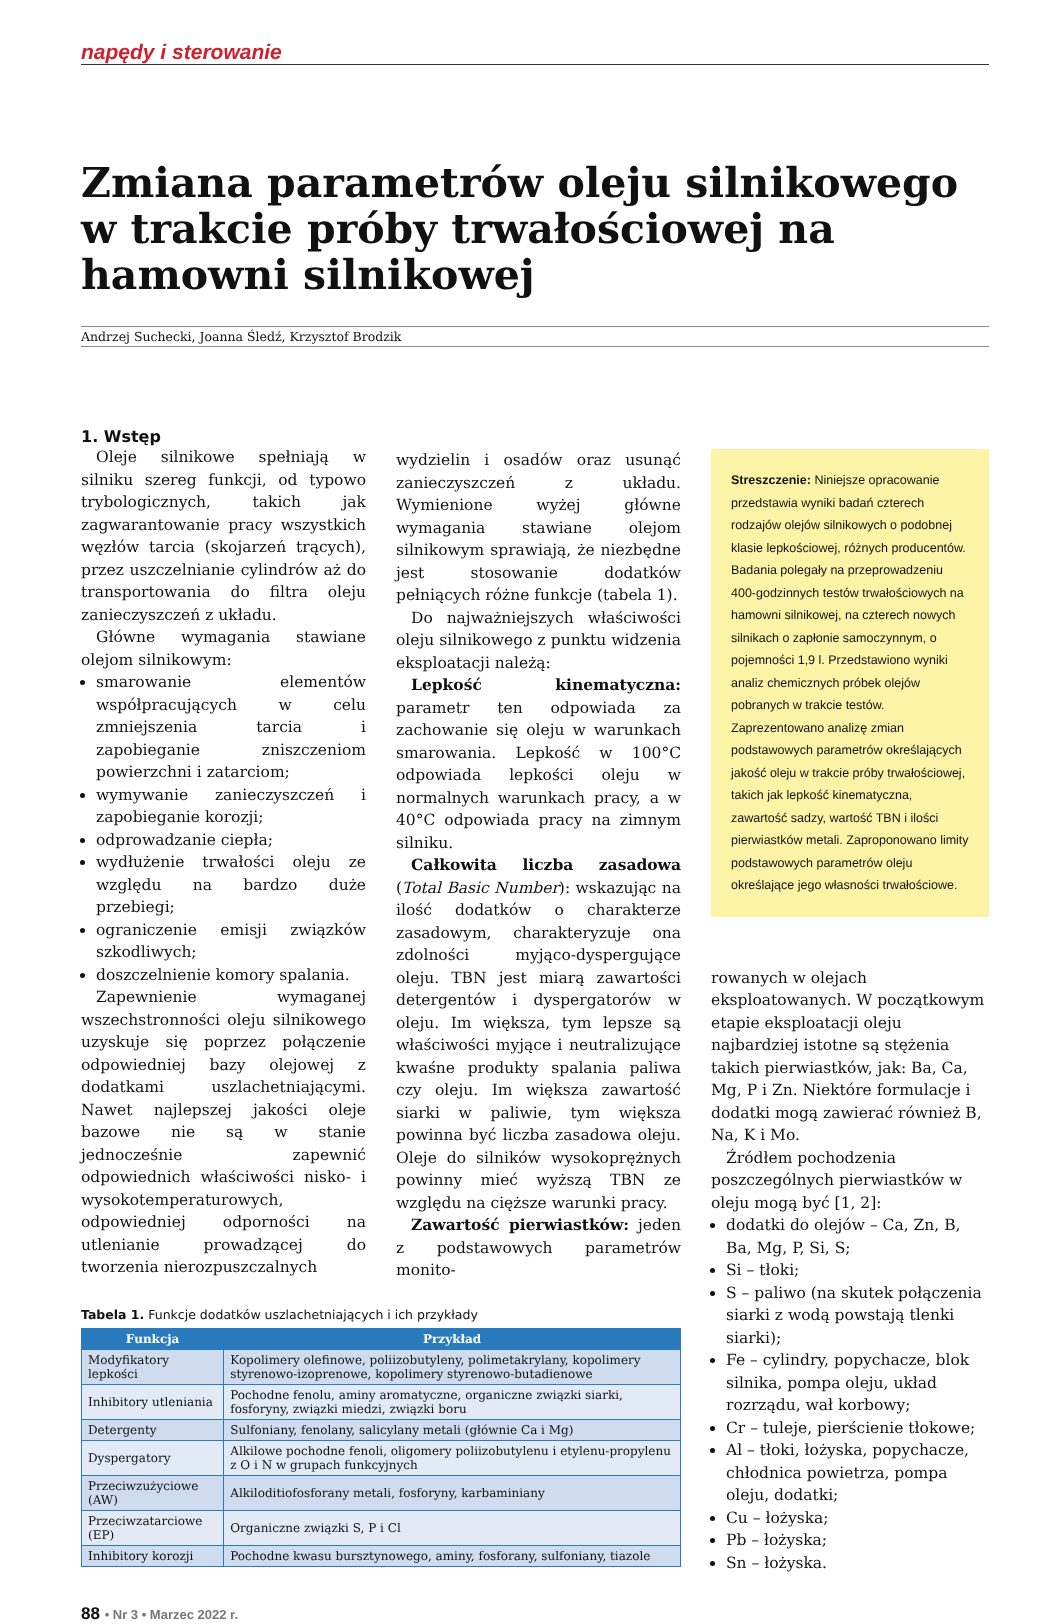napędy i sterowanie
Zmiana parametrów oleju silnikowego w trakcie próby trwałościowej na hamowni silnikowej
Andrzej Suchecki, Joanna Śledź, Krzysztof Brodzik
1. Wstęp
Oleje silnikowe spełniają w silniku szereg funkcji, od typowo trybologicznych, takich jak zagwarantowanie pracy wszystkich węzłów tarcia (skojarzeń trących), przez uszczelnianie cylindrów aż do transportowania do filtra oleju zanieczyszczeń z układu.
Główne wymagania stawiane olejom silnikowym:
smarowanie elementów współpracujących w celu zmniejszenia tarcia i zapobieganie zniszczeniom powierzchni i zatarciom;
wymywanie zanieczyszczeń i zapobieganie korozji;
odprowadzanie ciepła;
wydłużenie trwałości oleju ze względu na bardzo duże przebiegi;
ograniczenie emisji związków szkodliwych;
doszczelnienie komory spalania.
Zapewnienie wymaganej wszechstronności oleju silnikowego uzyskuje się poprzez połączenie odpowiedniej bazy olejowej z dodatkami uszlachetniającymi. Nawet najlepszej jakości oleje bazowe nie są w stanie jednocześnie zapewnić odpowiednich właściwości nisko- i wysokotemperaturowych, odpowiedniej odporności na utlenianie prowadzącej do tworzenia nierozpuszczalnych
wydzielin i osadów oraz usunąć zanieczyszczeń z układu. Wymienione wyżej główne wymagania stawiane olejom silnikowym sprawiają, że niezbędne jest stosowanie dodatków pełniących różne funkcje (tabela 1).
Do najważniejszych właściwości oleju silnikowego z punktu widzenia eksploatacji należą:
Lepkość kinematyczna: parametr ten odpowiada za zachowanie się oleju w warunkach smarowania. Lepkość w 100°C odpowiada lepkości oleju w normalnych warunkach pracy, a w 40°C odpowiada pracy na zimnym silniku.
Całkowita liczba zasadowa (Total Basic Number): wskazując na ilość dodatków o charakterze zasadowym, charakteryzuje ona zdolności myjąco-dyspergujące oleju. TBN jest miarą zawartości detergentów i dyspergatorów w oleju. Im większa, tym lepsze są właściwości myjące i neutralizujące kwaśne produkty spalania paliwa czy oleju. Im większa zawartość siarki w paliwie, tym większa powinna być liczba zasadowa oleju. Oleje do silników wysokoprężnych powinny mieć wyższą TBN ze względu na cięższe warunki pracy.
Zawartość pierwiastków: jeden z podstawowych parametrów monito-
Tabela 1. Funkcje dodatków uszlachetniających i ich przykłady
| Funkcja | Przykład |
| --- | --- |
| Modyfikatory lepkości | Kopolimery olefinowe, poliizobutyleny, polimetakrylany, kopolimery styrenowo-izoprenowe, kopolimery styrenowo-butadienowe |
| Inhibitory utleniania | Pochodne fenolu, aminy aromatyczne, organiczne związki siarki, fosforyny, związki miedzi, związki boru |
| Detergenty | Sulfoniany, fenolany, salicylany metali (głównie Ca i Mg) |
| Dyspergatory | Alkilowe pochodne fenoli, oligomery poliizobutylenu i etylenu-propylenu z O i N w grupach funkcyjnych |
| Przeciwzużyciowe (AW) | Alkiloditiofosforany metali, fosforyny, karbaminiany |
| Przeciwzatarciowe (EP) | Organiczne związki S, P i Cl |
| Inhibitory korozji | Pochodne kwasu bursztynowego, aminy, fosforany, sulfoniany, tiazole |
Streszczenie: Niniejsze opracowanie przedstawia wyniki badań czterech rodzajów olejów silnikowych o podobnej klasie lepkościowej, różnych producentów. Badania polegały na przeprowadzeniu 400-godzinnych testów trwałościowych na hamowni silnikowej, na czterech nowych silnikach o zapłonie samoczynnym, o pojemności 1,9 l. Przedstawiono wyniki analiz chemicznych próbek olejów pobranych w trakcie testów. Zaprezentowano analizę zmian podstawowych parametrów określających jakość oleju w trakcie próby trwałościowej, takich jak lepkość kinematyczna, zawartość sadzy, wartość TBN i ilości pierwiastków metali. Zaproponowano limity podstawowych parametrów oleju określające jego własności trwałościowe.
rowanych w olejach eksploatowanych. W początkowym etapie eksploatacji oleju najbardziej istotne są stężenia takich pierwiastków, jak: Ba, Ca, Mg, P i Zn. Niektóre formulacje i dodatki mogą zawierać również B, Na, K i Mo.
Źródłem pochodzenia poszczególnych pierwiastków w oleju mogą być [1, 2]:
dodatki do olejów – Ca, Zn, B, Ba, Mg, P, Si, S;
Si – tłoki;
S – paliwo (na skutek połączenia siarki z wodą powstają tlenki siarki);
Fe – cylindry, popychacze, blok silnika, pompa oleju, układ rozrządu, wał korbowy;
Cr – tuleje, pierścienie tłokowe;
Al – tłoki, łożyska, popychacze, chłodnica powietrza, pompa oleju, dodatki;
Cu – łożyska;
Pb – łożyska;
Sn – łożyska.
88 • Nr 3 • Marzec 2022 r.